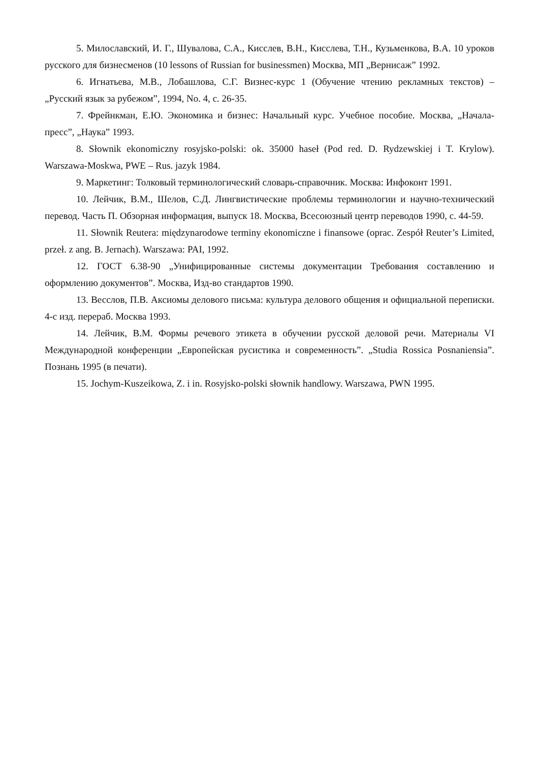5. Милославский, И. Г., Шувалова, С.А., Кисслев, В.Н., Кисслева, Т.Н., Кузьменкова, В.А. 10 уроков русского для бизнесменов (10 lessons of Russian for businessmen) Москва, МП „Вернисаж” 1992.
6. Игнатьева, М.В., Лобашлова, С.Г. Визнес-курс 1 (Обучение чтению рекламных текстов) – „Русский язык за рубежом”, 1994, No. 4, с. 26-35.
7. Фрейнкман, Е.Ю. Экономика и бизнес: Начальный курс. Учебное пособие. Москва, „Начала-пресс”, „Наука” 1993.
8. Słownik ekonomiczny rosyjsko-polski: ok. 35000 haseł (Pod red. D. Rydzewskiej i T. Krylow). Warszawa-Moskwa, PWE – Rus. jazyk 1984.
9. Маркетинг: Толковый терминологический словарь-справочник. Москва: Инфоконт 1991.
10. Лейчик, В.М., Шелов, С.Д. Лингвистические проблемы терминологии и научно-технический перевод. Часть П. Обзорная информация, выпуск 18. Москва, Всесоюзный центр переводов 1990, с. 44-59.
11. Słownik Reutera: międzynarodowe terminy ekonomiczne i finansowe (oprac. Zespół Reuter’s Limited, przeł. z ang. B. Jernach). Warszawa: PAI, 1992.
12. ГОСТ 6.38-90 „Унифицированные системы документации Требования составлению и оформлению документов”. Москва, Изд-во стандартов 1990.
13. Весслов, П.В. Аксиомы делового письма: культура делового общения и официальной переписки. 4-с изд. перераб. Москва 1993.
14. Лейчик, В.М. Формы речевого этикета в обучении русской деловой речи. Материалы VI Международной конференции „Европейская русистика и современность”. „Studia Rossica Posnaniensia”. Познань 1995 (в печати).
15. Jochym-Kuszeikowa, Z. i in. Rosyjsko-polski słownik handlowy. Warszawa, PWN 1995.